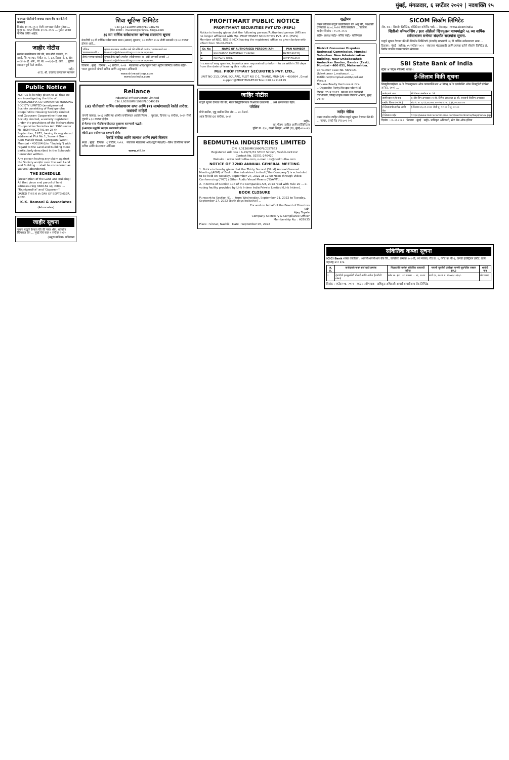मुंबई, मंगळवार, ६ सप्टेंबर २०२२ | नवशक्ति १५
नागपाडा पोलीसांनी बनावट स्काय बँक कर केलेली कारवाई
दिनांक ३०.०८.२०२२ रोजी नागपाडा पोलीस स्टेशन... गुन्हा क्र. ०७५० दिनांक ३०.०८.२०२२ ... पुढील तपास पोलीस करीत आहेत.
जाहीर नोटीस
सर्वांना कळविण्यात येते की, गाव मौजे उसगांव, ता. वसई, जि. पालघर, येथील स. नं. ३३, हिस्सा नं. १, क्षेत्र ०-८४-२० हे. आर., पो. ख. ०-०६-३० हे. आर. ... पुढील व्यवहार पूर्ण केले जातील.
सही/-
अॅड. श्री. दयानंद कमळाकर मानकर
Public Notice
NOTICE is hereby given to all that we are investigating the title of RAJNIGANDHA CO-OPERATIVE HOUSING SOCIETY LIMITED (amalgamated Society consisting of Ranjigandha Cooperative Housing Society Limited and Gopuram Cooperative Housing Society Limited, a society registered under the provisions of the Maharashtra Co-operative Societies Act 1960 under No. BOM/HSG/3791 on 28 th September, 1972, having its registered address at Plot No.1, Somani Gram, Ram Mandir Road, Goregaon (West), Mumbai – 400104 (the "Society") with regard to the Land and Building more particularly described in the Schedule hereunder written.
Any person having any claim against the Society and/or over the said Land and Building ... shall be considered as waived/ abandoned.
THE SCHEDULE.
(Description of the Land and Building) All that piece and parcel of land admeasuring 3888.62 sq. mtrs. ... "Rajnigandha" and 'Gopuram".
DATED THIS 6 th DAY OF SEPTEMBER, 2022.
K.K. Ramani & Associates
(Advocates)
जाहीर सूचना
सूचना याद्वारे देण्यात येते की मयत श्रीम. शांताबेन खिमराज जैन ... मुंबई येथे सदर ५ सप्टेंबर २०२२
(अनुज बालिया) अधिवक्ता
शिवा सूटिंग्स लिमिटेड
CIN: L17110MH1985PLC038265
ईमेल आयडी : investor@shivasuitings.com
३६ व्या वार्षिक सर्वसाधारण सभेच्या सदस्यांना सूचना
कंपनीची ३६ वी वार्षिक सर्वसाधारण सभा (अवसा) शुक्रवार, ३० सप्टेंबर २०२२ रोजी सकाळी ११:०० वाजता होणार आहे...
| भौतिक भागधारकांसाठी – | कृपया आवश्यक तपशील जसे की फोलिओ क्रमांक, भागधारकाचे नाव ... investor@shivasuitings.com वर प्रदान करा. |
| डीमॅट भागधारकांसाठी – | कृपया डीमॅट खाते तपशील (सीडीएसएल–१६–अंकी लाभार्थी आयडी ...) investor@shivasuitings.com वर प्रदान करा. |
ठिकाण : मुंबई दिनांक : ०६ सप्टेंबर, २०२२ मंडळाच्या आदेशानुसार शिवा सूटिंग लिमिटेड करीता सही/- भारत तुलसानी कंपनी सचिव आणि अनुपालन अधिकारी
www.shivasuitings.com
www.bseindia.com
Reliance
Industrial Infrastructure Limited
CIN: L60300MH1988PLC049019
(अ) चौतीसावी वार्षिक सर्वसाधारण सभा आणि (ब) लाभांशासाठी रेकॉर्ड तारीख, यासंबंधी माहिती
कंपनी कायदा, २०१३ आणि त्या अंतर्गत बनविण्यात आलेले नियम ... बुधवार, दिनांक २८ सप्टेंबर, २०२२ रोजी दुपारी ४.३० वाजता होईल.
ई-मेलचा पत्ता नोंदविण्याची/त्यात सुधारणा करण्याची पद्धती:
ई-मतदान पद्धतीने मतदान करण्याची प्रक्रिया:
व्हीसी द्वारा एजीएमच्या सहभागी होणे:
रेकॉर्ड तारीख आणि लाभांश आणि त्याचे वितरण
स्थळ : मुंबई दिनांक : ६ सप्टेंबर, २०२२. संचालक मंडळाच्या आदेशाद्वारे स्वाक्षरी/- शैलेश डोलकिया कंपनी सचिव आणि कंप्लायन्स ऑफिसर
www.riil.in
PROFITMART PUBLIC NOTICE
PROFITMART SECURITIES PVT LTD (PSPL)
Notice is hereby given that the following person /Authorised person (AP) are no longer affiliated with M/s. PROFITMART SECURITIES PVT. LTD. (PSPL) Member of NSE, BSE & MCX having the registered office as given below with effect from 30-08-2022.
| Sr. No | NAME OF AUTHORISED PERSON (AP) | PAN NUMBER |
| --- | --- | --- |
| 1. | KHUSHBOO DATTATRAY CHAVAN | BKEPC4912Q |
| 2. | RUPALI V PATIL | APHPP0135R |
In case of any queries, investor are requested to inform to us within 30 days from the date of issuing this notice at
M/s. PROFITMART SECURITIES PVT. LTD.,
UNIT NO 213, OPAL SQUARE, PLOT NO C-1, THANE, MUMBAI – 400604 , Email support@PROFITMART.IN Tele: 020 49119119
जाहिर नोटीस
याद्वारे सूचना देण्यात येते की, मेसर्स सिद्धीविनायक रिअल्टर्स एलएलपी ... असे समजण्यात येईल.
परिशिष्ट
मौजे वर्सोवा, जुहू वर्सोवा लिंक रोड ... २० शेअर्स.
आज दिनांक 06 सप्टेंबर, २०२२
सही/-
रानू गौतम (वकील आणि सॉलिसिटर)
युनिट क्र. ६३०, लक्ष्मी प्लाझा, अंधेरी (प), मुंबई-४०००५३
BEDMUTHA INDUSTRIES LIMITED
CIN : L31200MH1990PLC057863
Registered Address : A-70/71/72 STICE Sinner, Nashik-422112
Contact No. 02551-240420
Website : www.bedmutha.com, e-mail : cs@bedmutha.com
NOTICE OF 32ND ANNUAL GENERAL MEETING
1. Notice is hereby given that the Thirty Second (32nd) Annual General Meeting (AGM) of Bedmutha Industries Limited ("the Company") is scheduled to be held on Tuesday, September 27, 2022 at 12:00 Noon through Video Conferencing ("VC") / Other Audio Visual Means ("OAVM") ...
2. In terms of Section 108 of the Companies Act, 2013 read with Rule 20 ... e-voting facility provided by Link Intime India Private Limited (Link Intime).
BOOK CLOSURE
Pursuant to Section 91 ... from Wednesday, September 21, 2022 to Tuesday, September 27, 2022 (both days inclusive) ...
For and on behalf of the Board of Directors
Sd/-
Ajay Topale
Company Secretary & Compliance Officer
Membership No. : A26935
Place : Sinnar, Nashik Date : September 05, 2022
शुद्धीपत्र
तमाम लोकांस याद्वारे कळविण्यात येत आहे की, नवशक्ती वृत्तपत्रात २४.०८.२०२२ रोजी प्रकाशित ... ठिकाण: भाईदर दिनांक : ०५.०९.२०२२
सही/- अध्यक्ष सही/- सचिव सही/- खजिनदार
District Consumer Disputes Redressal Commission, Mumbai Suburban. New Administrative Building, Near Dr.babasaheb Ambedkar Garden, Bandra (East), Mumbai - 400 051, Maharashtra.
Consumer Case No. 58/2021
Udaykumar L.mahasuri. ... Petitioner/Complainant/Appellant
Versus
Nirvana Realty Ventures & Ors. ...Opposite Party/Respondent(s)
दिनांक: 25 न 2022. प्रबंधक तथा कार्यकारी दंडाधिकारी, जिल्हा ग्राहक तक्रार निवारण आयोग, मुंबई उपनगर
जाहिर नोटिस
तमाम जनतेस जाहिर नोटिस याद्वारे सूचना देण्यात येते की ... नवघर, वसई रोड (प) ४०१ २०२
SICOM सिकॉम लिमिटेड
नोंद. का. : सिकॉम लिमिटेड, सॉलिटेअर कॉर्पोरेट पार्क ... वेबसाइट : www.sicomindia
व्हिडीओ कॉन्फरन्सिंग / इतर ऑडीओ व्हिज्युअल माध्यमांद्वारे ५६ व्या वार्षिक सर्वसाधारण सभेच्या संदर्भात सदस्यांना सूचना.
याद्वारे सूचना देण्यात येते की सिकॉम लिमिटेडचे (कंपनी) सदस्यांची ५६ वी वार्षिक सर्वसाधारण सभा ...
ठिकाण : मुंबई तारीख: ०५ सप्टेंबर २०२२ संचालक मंडळासाठी आणि त्यांच्या वतीने सीकॉम लिमिटेड डॉ. नितीन जावळे व्यवस्थापकीय संचालक
SBI State Bank of India
स्ट्रेस्ड अॅसेट्स मॅनेजमेंट शाखा-I
ई-लिलाव विक्री सूचना
सिक्युरिटायझेशन अॅड रिकन्स्ट्रक्शन ऑफ फायनान्शिअल अॅसेटस् अॅड एन्फोर्समेंट ऑफ सिक्युरिटी इंटरेस्ट अॅक्ट, २००२ ...
| कर्जदाराचे नाव | श्री वैष्णव अलॉयज प्रा. लि. |
| जामीनदार(रां)चे नाव | १) शेर सिंग अगरवाल २) श्री. विपिन अगरवाल ३) श्री. राजरानी शेरसिंग अगरवाल |
| राखीव किंमत (रु.कि.) | संच १: रु. ४,११,००,०००.०० संच २: रु. १,३६,००,०००.०० |
| ई-लिलावाची तारीख आणि वेळ | ई-लिलाव २६.०९.२०२२ रोजी दु. १२.०० ते दु. ०२.०० |
| ई-लिलाव साईट | https://www.mstcecommerce.com/auctionhome/ibapi/index.jsp |
दिनांक : ०५.०९.२०२२ ठिकाण : मुंबई सही/- प्राधिकृत अधिकारी, स्टेट बँक ऑफ इंडिया
सांकेतिक कब्जा सूचना
ICICI Bank शाखा कार्यालय : आयसीआयसीआय बँक लि., कार्यालय क्रमांक २०१-बी, २रा मजला, रोड क्र. १, प्लॉट क्र. बी-३, वागळे इंडस्ट्रियल इस्टेट, ठाणे, महाराष्ट्र-४०० ६०४.
| अ. क्र. | कर्जदाराचे नाव/ कर्ज खाते क्रमांक | मिळकतीचे वर्णन/ सांकेतिक कब्जाची तारीख | मागणी सूचनेची तारीख/ मागणी सूचनेतील रक्कम (रू.) | शाखेचे नाव |
| --- | --- | --- | --- | --- |
| १. | हेमांगीनी हसमुखगिरी गोसाई आणि अर्चना हेमांगीनी गोसाई | फ्लॅट क्र. ३०१, ३रा मजला ... ०१, २०२२ | मार्च १५, २०२२ रु. २५५४३८.०९०/- | औरंगाबाद |
दिनांक : सप्टेंबर ०६, २०२२ स्थळ : औरंगाबाद प्राधिकृत अधिकारी आयसीआयसीआय बँक लिमिटेड